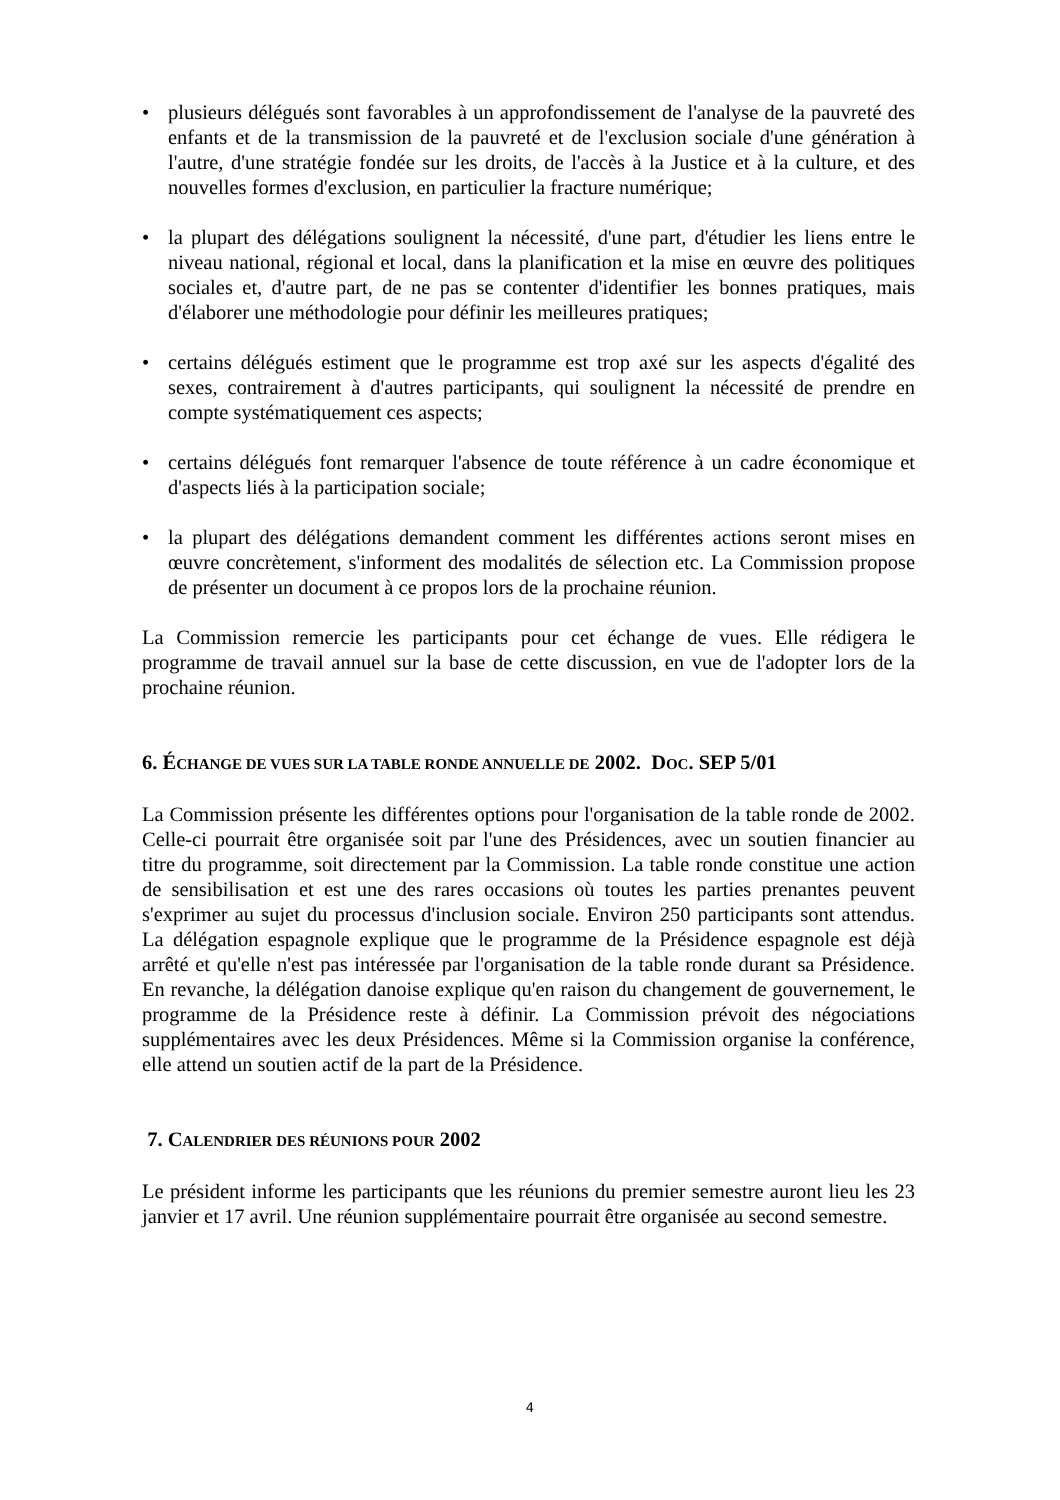• plusieurs délégués sont favorables à un approfondissement de l'analyse de la pauvreté des enfants et de la transmission de la pauvreté et de l'exclusion sociale d'une génération à l'autre, d'une stratégie fondée sur les droits, de l'accès à la Justice et à la culture, et des nouvelles formes d'exclusion, en particulier la fracture numérique;
• la plupart des délégations soulignent la nécessité, d'une part, d'étudier les liens entre le niveau national, régional et local, dans la planification et la mise en œuvre des politiques sociales et, d'autre part, de ne pas se contenter d'identifier les bonnes pratiques, mais d'élaborer une méthodologie pour définir les meilleures pratiques;
• certains délégués estiment que le programme est trop axé sur les aspects d'égalité des sexes, contrairement à d'autres participants, qui soulignent la nécessité de prendre en compte systématiquement ces aspects;
• certains délégués font remarquer l'absence de toute référence à un cadre économique et d'aspects liés à la participation sociale;
• la plupart des délégations demandent comment les différentes actions seront mises en œuvre concrètement, s'informent des modalités de sélection etc. La Commission propose de présenter un document à ce propos lors de la prochaine réunion.
La Commission remercie les participants pour cet échange de vues. Elle rédigera le programme de travail annuel sur la base de cette discussion, en vue de l'adopter lors de la prochaine réunion.
6. ÉCHANGE DE VUES SUR LA TABLE RONDE ANNUELLE DE 2002. DOC. SEP 5/01
La Commission présente les différentes options pour l'organisation de la table ronde de 2002. Celle-ci pourrait être organisée soit par l'une des Présidences, avec un soutien financier au titre du programme, soit directement par la Commission. La table ronde constitue une action de sensibilisation et est une des rares occasions où toutes les parties prenantes peuvent s'exprimer au sujet du processus d'inclusion sociale. Environ 250 participants sont attendus. La délégation espagnole explique que le programme de la Présidence espagnole est déjà arrêté et qu'elle n'est pas intéressée par l'organisation de la table ronde durant sa Présidence. En revanche, la délégation danoise explique qu'en raison du changement de gouvernement, le programme de la Présidence reste à définir. La Commission prévoit des négociations supplémentaires avec les deux Présidences. Même si la Commission organise la conférence, elle attend un soutien actif de la part de la Présidence.
7. CALENDRIER DES RÉUNIONS POUR 2002
Le président informe les participants que les réunions du premier semestre auront lieu les 23 janvier et 17 avril. Une réunion supplémentaire pourrait être organisée au second semestre.
4